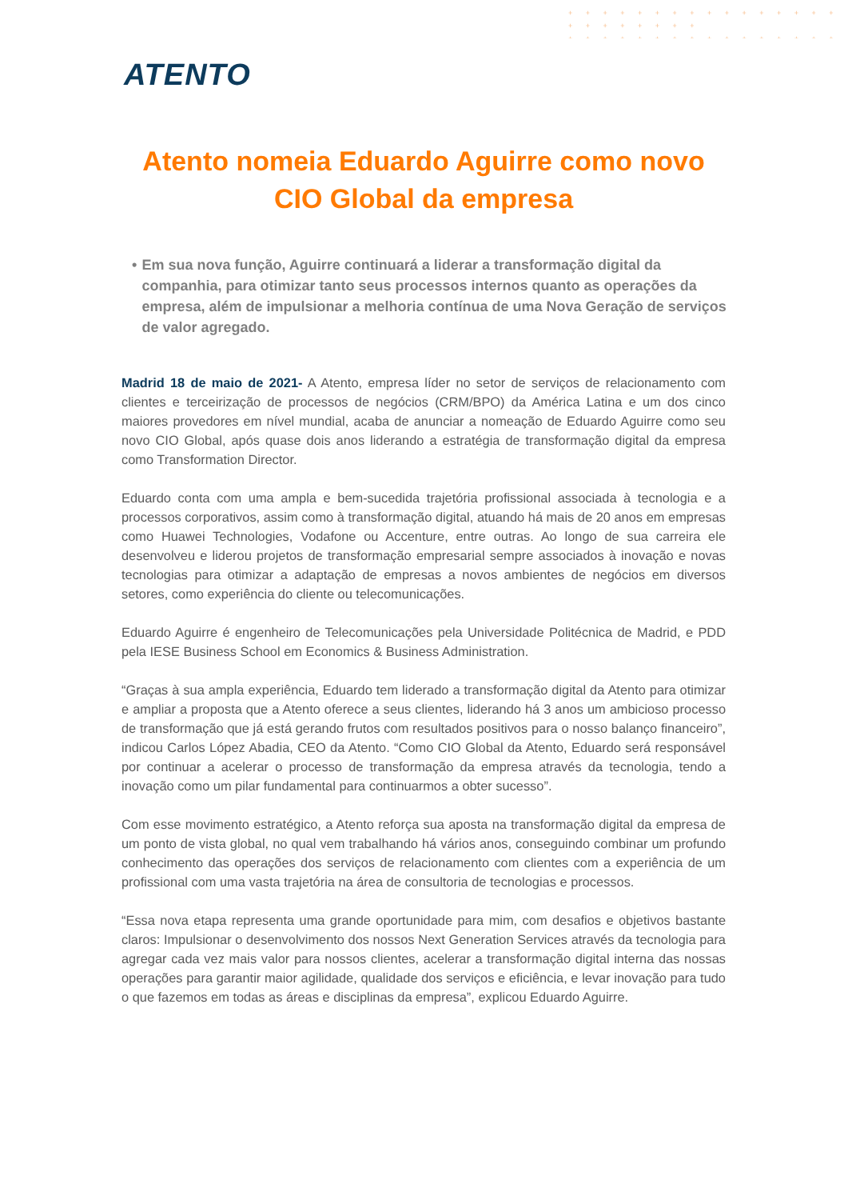+ + + + + + + + + + + + + + + + + + + + + + + +
+ + + + + + + + + + + + + + + + + + + + + + + +
+ + + + + + + + + + + + + + + + + + + + + + + +
ATENTO
Atento nomeia Eduardo Aguirre como novo CIO Global da empresa
• Em sua nova função, Aguirre continuará a liderar a transformação digital da companhia, para otimizar tanto seus processos internos quanto as operações da empresa, além de impulsionar a melhoria contínua de uma Nova Geração de serviços de valor agregado.
Madrid 18 de maio de 2021- A Atento, empresa líder no setor de serviços de relacionamento com clientes e terceirização de processos de negócios (CRM/BPO) da América Latina e um dos cinco maiores provedores em nível mundial, acaba de anunciar a nomeação de Eduardo Aguirre como seu novo CIO Global, após quase dois anos liderando a estratégia de transformação digital da empresa como Transformation Director.
Eduardo conta com uma ampla e bem-sucedida trajetória profissional associada à tecnologia e a processos corporativos, assim como à transformação digital, atuando há mais de 20 anos em empresas como Huawei Technologies, Vodafone ou Accenture, entre outras. Ao longo de sua carreira ele desenvolveu e liderou projetos de transformação empresarial sempre associados à inovação e novas tecnologias para otimizar a adaptação de empresas a novos ambientes de negócios em diversos setores, como experiência do cliente ou telecomunicações.
Eduardo Aguirre é engenheiro de Telecomunicações pela Universidade Politécnica de Madrid, e PDD pela IESE Business School em Economics & Business Administration.
“Graças à sua ampla experiência, Eduardo tem liderado a transformação digital da Atento para otimizar e ampliar a proposta que a Atento oferece a seus clientes, liderando há 3 anos um ambicioso processo de transformação que já está gerando frutos com resultados positivos para o nosso balanço financeiro”, indicou Carlos López Abadia, CEO da Atento. “Como CIO Global da Atento, Eduardo será responsável por continuar a acelerar o processo de transformação da empresa através da tecnologia, tendo a inovação como um pilar fundamental para continuarmos a obter sucesso”.
Com esse movimento estratégico, a Atento reforça sua aposta na transformação digital da empresa de um ponto de vista global, no qual vem trabalhando há vários anos, conseguindo combinar um profundo conhecimento das operações dos serviços de relacionamento com clientes com a experiência de um profissional com uma vasta trajetória na área de consultoria de tecnologias e processos.
“Essa nova etapa representa uma grande oportunidade para mim, com desafios e objetivos bastante claros: Impulsionar o desenvolvimento dos nossos Next Generation Services através da tecnologia para agregar cada vez mais valor para nossos clientes, acelerar a transformação digital interna das nossas operações para garantir maior agilidade, qualidade dos serviços e eficiência, e levar inovação para tudo o que fazemos em todas as áreas e disciplinas da empresa”, explicou Eduardo Aguirre.